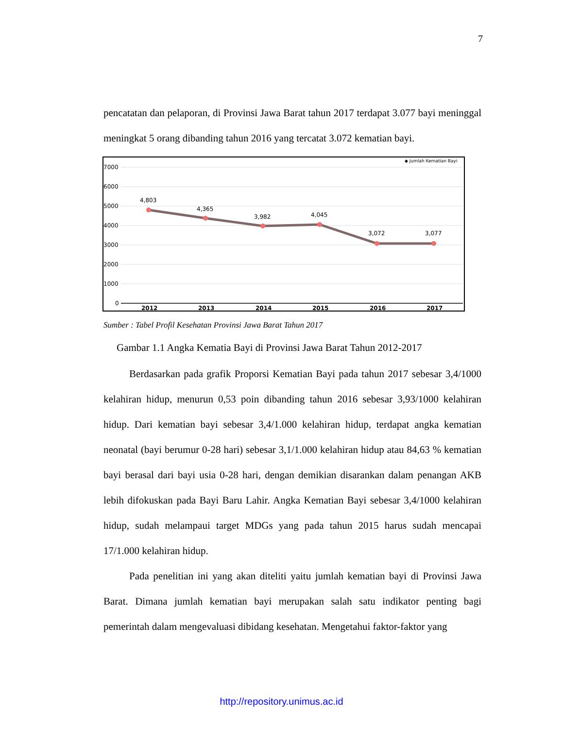7
pencatatan dan pelaporan, di Provinsi Jawa Barat tahun 2017 terdapat 3.077 bayi meninggal meningkat 5 orang dibanding tahun 2016 yang tercatat 3.072 kematian bayi.
◆ Jumlah Kematian Bayi
7000
6000
5000
4000
3000
2000
1000
0
4,803
4,365
3,982
4,045
3,072
3,077
2012
2013
2014
2015
2016
2017
Sumber : Tabel Profil Kesehatan Provinsi Jawa Barat Tahun 2017
Gambar 1.1 Angka Kematia Bayi di Provinsi Jawa Barat Tahun 2012-2017
Berdasarkan pada grafik Proporsi Kematian Bayi pada tahun 2017 sebesar 3,4/1000 kelahiran hidup, menurun 0,53 poin dibanding tahun 2016 sebesar 3,93/1000 kelahiran hidup. Dari kematian bayi sebesar 3,4/1.000 kelahiran hidup, terdapat angka kematian neonatal (bayi berumur 0-28 hari) sebesar 3,1/1.000 kelahiran hidup atau 84,63 % kematian bayi berasal dari bayi usia 0-28 hari, dengan demikian disarankan dalam penangan AKB lebih difokuskan pada Bayi Baru Lahir. Angka Kematian Bayi sebesar 3,4/1000 kelahiran hidup, sudah melampaui target MDGs yang pada tahun 2015 harus sudah mencapai 17/1.000 kelahiran hidup.
Pada penelitian ini yang akan diteliti yaitu jumlah kematian bayi di Provinsi Jawa Barat. Dimana jumlah kematian bayi merupakan salah satu indikator penting bagi pemerintah dalam mengevaluasi dibidang kesehatan. Mengetahui faktor-faktor yang
http://repository.unimus.ac.id